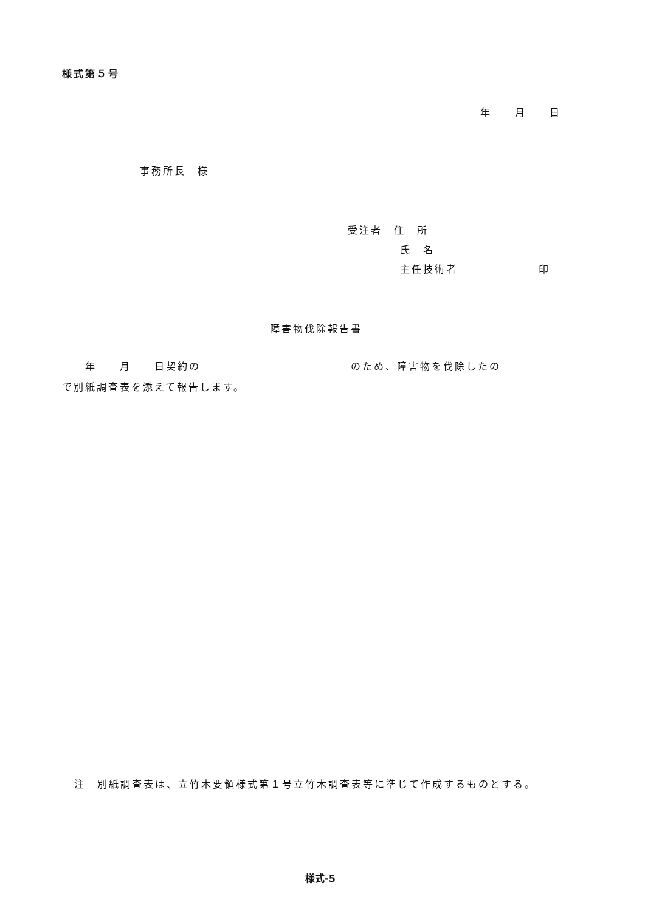様式第５号
年　　月　　日
事務所長　様
受注者　住　所
氏　名
主任技術者　　　　　　　印
障害物伐除報告書
　　年　　月　　日契約の　　　　　　　　　　　　　のため、障害物を伐除したの
で別紙調査表を添えて報告します。
注　別紙調査表は、立竹木要領様式第１号立竹木調査表等に準じて作成するものとする。
様式-5